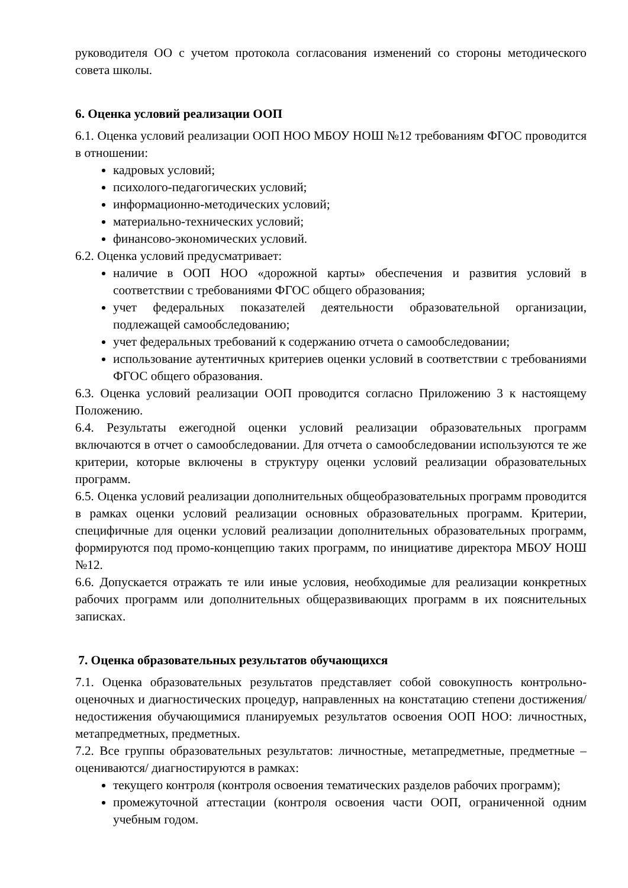руководителя ОО с учетом протокола согласования изменений со стороны методического совета школы.
6. Оценка условий реализации ООП
6.1. Оценка условий реализации ООП НОО МБОУ НОШ №12 требованиям ФГОС проводится в отношении:
кадровых условий;
психолого-педагогических условий;
информационно-методических условий;
материально-технических условий;
финансово-экономических условий.
6.2. Оценка условий предусматривает:
наличие в ООП НОО «дорожной карты» обеспечения и развития условий в соответствии с требованиями ФГОС общего образования;
учет федеральных показателей деятельности образовательной организации, подлежащей самообследованию;
учет федеральных требований к содержанию отчета о самообследовании;
использование аутентичных критериев оценки условий в соответствии с требованиями ФГОС общего образования.
6.3. Оценка условий реализации ООП проводится согласно Приложению 3 к настоящему Положению.
6.4. Результаты ежегодной оценки условий реализации образовательных программ включаются в отчет о самообследовании. Для отчета о самообследовании используются те же критерии, которые включены в структуру оценки условий реализации образовательных программ.
6.5. Оценка условий реализации дополнительных общеобразовательных программ проводится в рамках оценки условий реализации основных образовательных программ. Критерии, специфичные для оценки условий реализации дополнительных образовательных программ, формируются под промо-концепцию таких программ, по инициативе директора МБОУ НОШ №12.
6.6. Допускается отражать те или иные условия, необходимые для реализации конкретных рабочих программ или дополнительных общеразвивающих программ в их пояснительных записках.
7. Оценка образовательных результатов обучающихся
7.1. Оценка образовательных результатов представляет собой совокупность контрольно-оценочных и диагностических процедур, направленных на констатацию степени достижения/недостижения обучающимися планируемых результатов освоения ООП НОО: личностных, метапредметных, предметных.
7.2. Все группы образовательных результатов: личностные, метапредметные, предметные – оцениваются/ диагностируются в рамках:
текущего контроля (контроля освоения тематических разделов рабочих программ);
промежуточной аттестации (контроля освоения части ООП, ограниченной одним учебным годом.